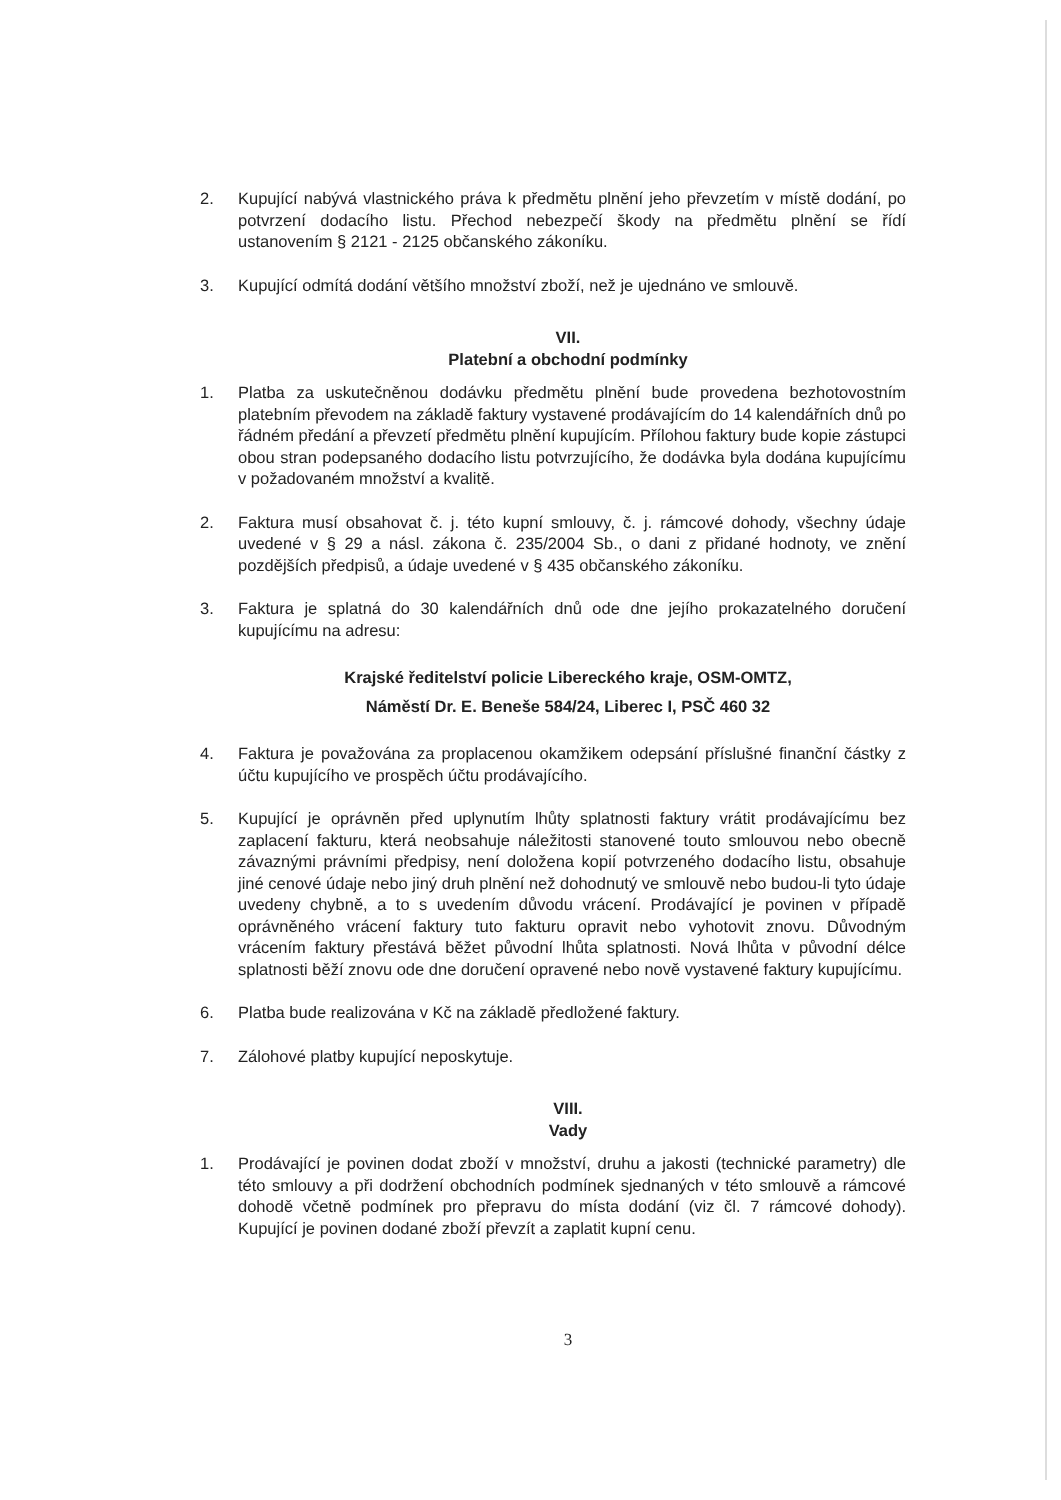2. Kupující nabývá vlastnického práva k předmětu plnění jeho převzetím v místě dodání, po potvrzení dodacího listu. Přechod nebezpečí škody na předmětu plnění se řídí ustanovením § 2121 - 2125 občanského zákoníku.
3. Kupující odmítá dodání většího množství zboží, než je ujednáno ve smlouvě.
VII.
Platební a obchodní podmínky
1. Platba za uskutečněnou dodávku předmětu plnění bude provedena bezhotovostním platebním převodem na základě faktury vystavené prodávajícím do 14 kalendářních dnů po řádném předání a převzetí předmětu plnění kupujícím. Přílohou faktury bude kopie zástupci obou stran podepsaného dodacího listu potvrzujícího, že dodávka byla dodána kupujícímu v požadovaném množství a kvalitě.
2. Faktura musí obsahovat č. j. této kupní smlouvy, č. j. rámcové dohody, všechny údaje uvedené v § 29 a násl. zákona č. 235/2004 Sb., o dani z přidané hodnoty, ve znění pozdějších předpisů, a údaje uvedené v § 435 občanského zákoníku.
3. Faktura je splatná do 30 kalendářních dnů ode dne jejího prokazatelného doručení kupujícímu na adresu:
Krajské ředitelství policie Libereckého kraje, OSM-OMTZ,
Náměstí Dr. E. Beneše 584/24, Liberec I, PSČ 460 32
4. Faktura je považována za proplacenou okamžikem odepsání příslušné finanční částky z účtu kupujícího ve prospěch účtu prodávajícího.
5. Kupující je oprávněn před uplynutím lhůty splatnosti faktury vrátit prodávajícímu bez zaplacení fakturu, která neobsahuje náležitosti stanovené touto smlouvou nebo obecně závaznými právními předpisy, není doložena kopií potvrzeného dodacího listu, obsahuje jiné cenové údaje nebo jiný druh plnění než dohodnutý ve smlouvě nebo budou-li tyto údaje uvedeny chybně, a to s uvedením důvodu vrácení. Prodávající je povinen v případě oprávněného vrácení faktury tuto fakturu opravit nebo vyhotovit znovu. Důvodným vrácením faktury přestává běžet původní lhůta splatnosti. Nová lhůta v původní délce splatnosti běží znovu ode dne doručení opravené nebo nově vystavené faktury kupujícímu.
6. Platba bude realizována v Kč na základě předložené faktury.
7. Zálohové platby kupující neposkytuje.
VIII.
Vady
1. Prodávající je povinen dodat zboží v množství, druhu a jakosti (technické parametry) dle této smlouvy a při dodržení obchodních podmínek sjednaných v této smlouvě a rámcové dohodě včetně podmínek pro přepravu do místa dodání (viz čl. 7 rámcové dohody). Kupující je povinen dodané zboží převzít a zaplatit kupní cenu.
3